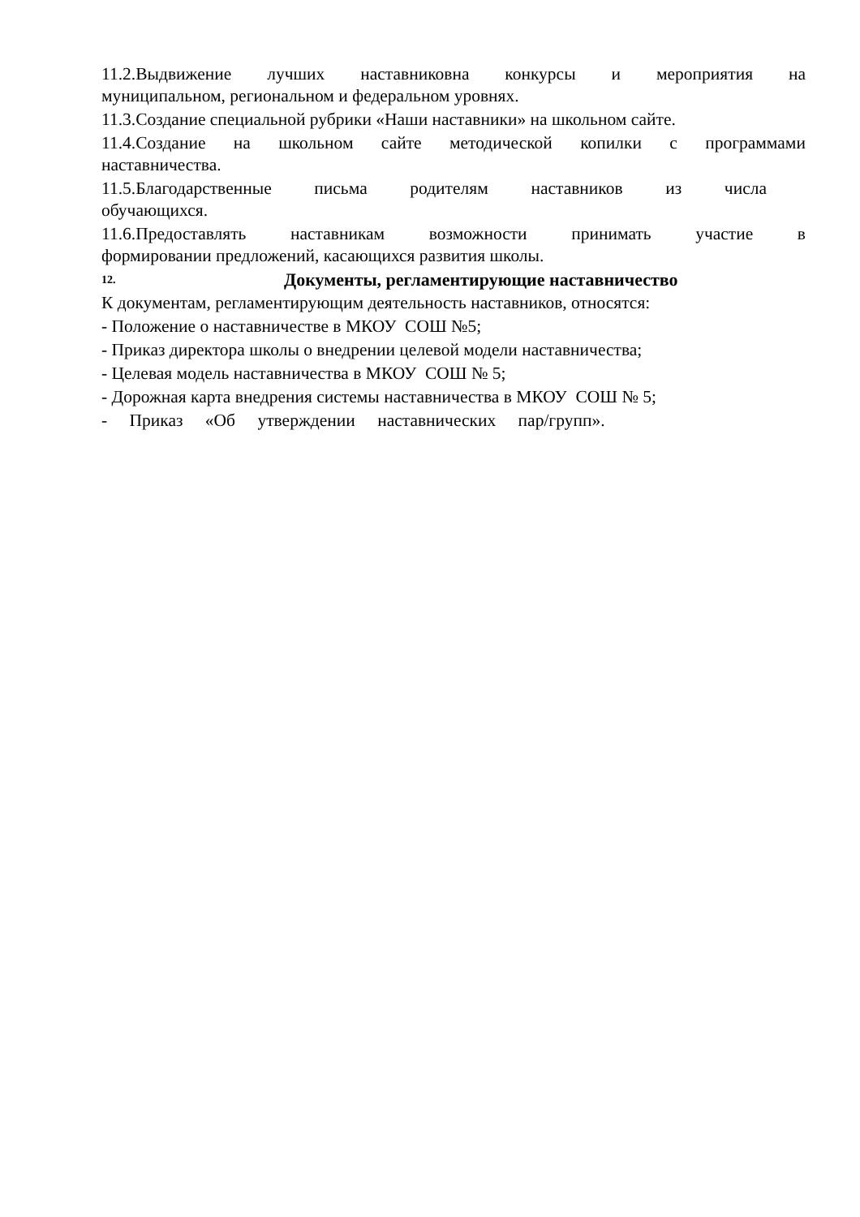11.2.Выдвижение лучших наставниковна конкурсы и мероприятия на
муниципальном, региональном и федеральном уровнях.
11.3.Создание специальной рубрики «Наши наставники» на школьном сайте.
11.4.Создание на школьном сайте методической копилки с программами
наставничества.
11.5.Благодарственные письма родителям наставников из числа
обучающихся.
11.6.Предоставлять наставникам возможности принимать участие в
формировании предложений, касающихся развития школы.
12. Документы, регламентирующие наставничество
К документам, регламентирующим деятельность наставников, относятся:
- Положение о наставничестве в МКОУ СОШ №5;
- Приказ директора школы о внедрении целевой модели наставничества;
- Целевая модель наставничества в МКОУ СОШ № 5;
- Дорожная карта внедрения системы наставничества в МКОУ СОШ № 5;
- Приказ «Об утверждении наставнических пар/групп».